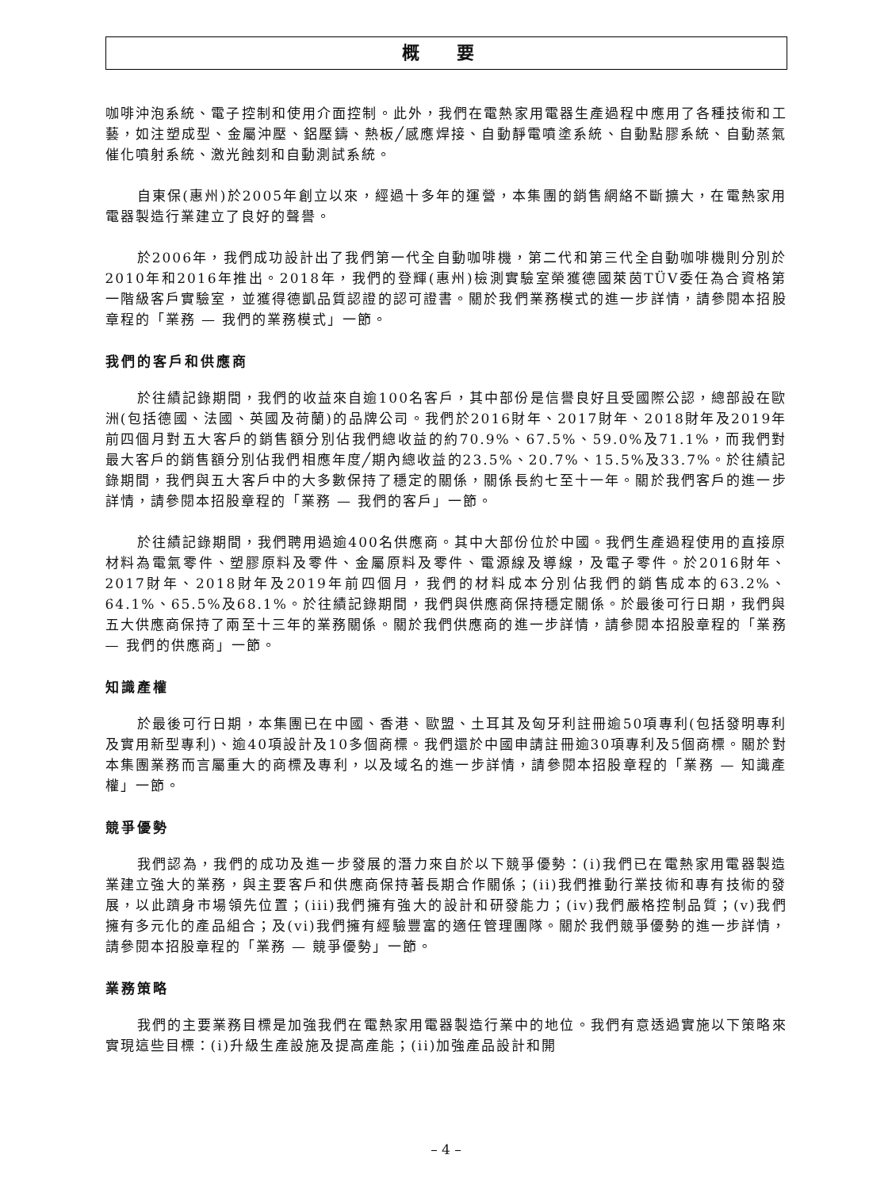概 要
咖啡沖泡系統、電子控制和使用介面控制。此外，我們在電熱家用電器生產過程中應用了各種技術和工藝，如注塑成型、金屬沖壓、鋁壓鑄、熱板╱感應焊接、自動靜電噴塗系統、自動點膠系統、自動蒸氣催化噴射系統、激光蝕刻和自動測試系統。
自東保(惠州)於2005年創立以來，經過十多年的運營，本集團的銷售網絡不斷擴大，在電熱家用電器製造行業建立了良好的聲譽。
於2006年，我們成功設計出了我們第一代全自動咖啡機，第二代和第三代全自動咖啡機則分別於2010年和2016年推出。2018年，我們的登輝(惠州)檢測實驗室榮獲德國萊茵TÜV委任為合資格第一階級客戶實驗室，並獲得德凱品質認證的認可證書。關於我們業務模式的進一步詳情，請參閱本招股章程的「業務 — 我們的業務模式」一節。
我們的客戶和供應商
於往績記錄期間，我們的收益來自逾100名客戶，其中部份是信譽良好且受國際公認，總部設在歐洲(包括德國、法國、英國及荷蘭)的品牌公司。我們於2016財年、2017財年、2018財年及2019年前四個月對五大客戶的銷售額分別佔我們總收益的約70.9%、67.5%、59.0%及71.1%，而我們對最大客戶的銷售額分別佔我們相應年度╱期內總收益的23.5%、20.7%、15.5%及33.7%。於往績記錄期間，我們與五大客戶中的大多數保持了穩定的關係，關係長約七至十一年。關於我們客戶的進一步詳情，請參閱本招股章程的「業務 — 我們的客戶」一節。
於往績記錄期間，我們聘用過逾400名供應商。其中大部份位於中國。我們生產過程使用的直接原材料為電氣零件、塑膠原料及零件、金屬原料及零件、電源線及導線，及電子零件。於2016財年、2017財年、2018財年及2019年前四個月，我們的材料成本分別佔我們的銷售成本的63.2%、64.1%、65.5%及68.1%。於往績記錄期間，我們與供應商保持穩定關係。於最後可行日期，我們與五大供應商保持了兩至十三年的業務關係。關於我們供應商的進一步詳情，請參閱本招股章程的「業務 — 我們的供應商」一節。
知識產權
於最後可行日期，本集團已在中國、香港、歐盟、土耳其及匈牙利註冊逾50項專利(包括發明專利及實用新型專利)、逾40項設計及10多個商標。我們還於中國申請註冊逾30項專利及5個商標。關於對本集團業務而言屬重大的商標及專利，以及域名的進一步詳情，請參閱本招股章程的「業務 — 知識產權」一節。
競爭優勢
我們認為，我們的成功及進一步發展的潛力來自於以下競爭優勢：(i)我們已在電熱家用電器製造業建立強大的業務，與主要客戶和供應商保持著長期合作關係；(ii)我們推動行業技術和專有技術的發展，以此躋身市場領先位置；(iii)我們擁有強大的設計和研發能力；(iv)我們嚴格控制品質；(v)我們擁有多元化的產品組合；及(vi)我們擁有經驗豐富的適任管理團隊。關於我們競爭優勢的進一步詳情，請參閱本招股章程的「業務 — 競爭優勢」一節。
業務策略
我們的主要業務目標是加強我們在電熱家用電器製造行業中的地位。我們有意透過實施以下策略來實現這些目標：(i)升級生產設施及提高產能；(ii)加強產品設計和開
– 4 –